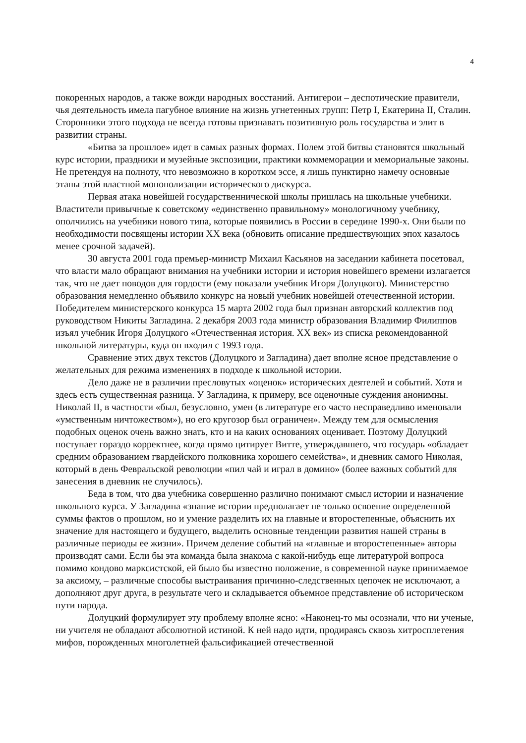4
покоренных народов, а также вожди народных восстаний. Антигерои – деспотические правители, чья деятельность имела пагубное влияние на жизнь угнетенных групп: Петр I, Екатерина II, Сталин. Сторонники этого подхода не всегда готовы признавать позитивную роль государства и элит в развитии страны.
«Битва за прошлое» идет в самых разных формах. Полем этой битвы становятся школьный курс истории, праздники и музейные экспозиции, практики коммеморации и мемориальные законы. Не претендуя на полноту, что невозможно в коротком эссе, я лишь пунктирно намечу основные этапы этой властной монополизации исторического дискурса.
Первая атака новейшей государственнической школы пришлась на школьные учебники. Властители привычные к советскому «единственно правильному» монологичному учебнику, ополчились на учебники нового типа, которые появились в России в середине 1990-х. Они были по необходимости посвящены истории XX века (обновить описание предшествующих эпох казалось менее срочной задачей).
30 августа 2001 года премьер-министр Михаил Касьянов на заседании кабинета посетовал, что власти мало обращают внимания на учебники истории и история новейшего времени излагается так, что не дает поводов для гордости (ему показали учебник Игоря Долуцкого). Министерство образования немедленно объявило конкурс на новый учебник новейшей отечественной истории. Победителем министерского конкурса 15 марта 2002 года был признан авторский коллектив под руководством Никиты Загладина. 2 декабря 2003 года министр образования Владимир Филиппов изъял учебник Игоря Долуцкого «Отечественная история. XX век» из списка рекомендованной школьной литературы, куда он входил с 1993 года.
Сравнение этих двух текстов (Долуцкого и Загладина) дает вполне ясное представление о желательных для режима изменениях в подходе к школьной истории.
Дело даже не в различии пресловутых «оценок» исторических деятелей и событий. Хотя и здесь есть существенная разница. У Загладина, к примеру, все оценочные суждения анонимны. Николай II, в частности «был, безусловно, умен (в литературе его часто несправедливо именовали «умственным ничтожеством»), но его кругозор был ограничен». Между тем для осмысления подобных оценок очень важно знать, кто и на каких основаниях оценивает. Поэтому Долуцкий поступает гораздо корректнее, когда прямо цитирует Витте, утверждавшего, что государь «обладает средним образованием гвардейского полковника хорошего семейства», и дневник самого Николая, который в день Февральской революции «пил чай и играл в домино» (более важных событий для занесения в дневник не случилось).
Беда в том, что два учебника совершенно различно понимают смысл истории и назначение школьного курса. У Загладина «знание истории предполагает не только освоение определенной суммы фактов о прошлом, но и умение разделить их на главные и второстепенные, объяснить их значение для настоящего и будущего, выделить основные тенденции развития нашей страны в различные периоды ее жизни». Причем деление событий на «главные и второстепенные» авторы производят сами. Если бы эта команда была знакома с какой-нибудь еще литературой вопроса помимо кондово марксистской, ей было бы известно положение, в современной науке принимаемое за аксиому, – различные способы выстраивания причинно-следственных цепочек не исключают, а дополняют друг друга, в результате чего и складывается объемное представление об историческом пути народа.
Долуцкий формулирует эту проблему вполне ясно: «Наконец-то мы осознали, что ни ученые, ни учителя не обладают абсолютной истиной. К ней надо идти, продираясь сквозь хитросплетения мифов, порожденных многолетней фальсификацией отечественной